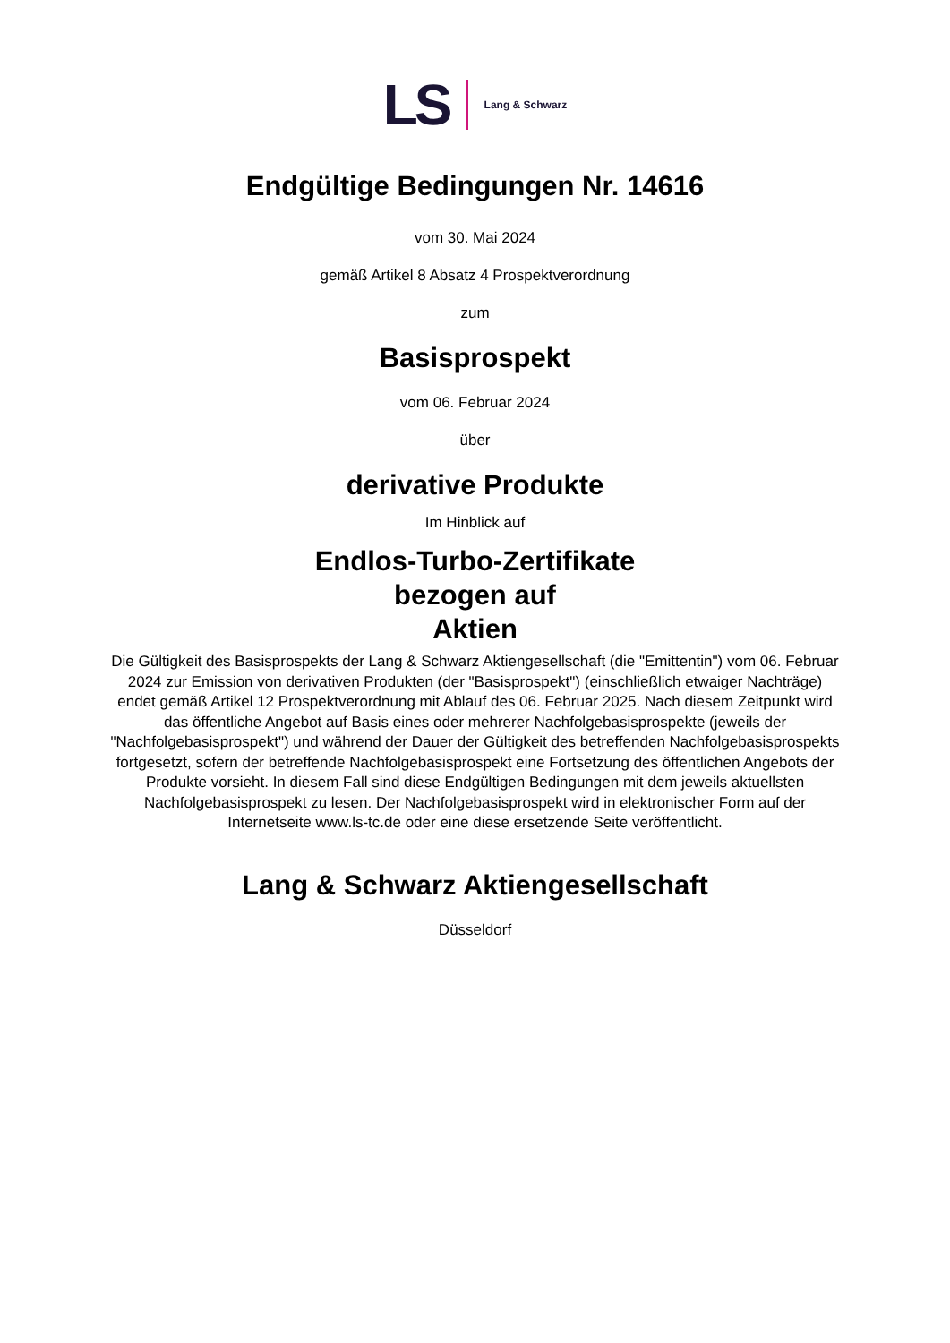LS Lang & Schwarz
Endgültige Bedingungen Nr. 14616
vom 30. Mai 2024
gemäß Artikel 8 Absatz 4 Prospektverordnung
zum
Basisprospekt
vom 06. Februar 2024
über
derivative Produkte
Im Hinblick auf
Endlos-Turbo-Zertifikate
bezogen auf
Aktien
Die Gültigkeit des Basisprospekts der Lang & Schwarz Aktiengesellschaft (die "Emittentin") vom 06. Februar 2024 zur Emission von derivativen Produkten (der "Basisprospekt") (einschließlich etwaiger Nachträge) endet gemäß Artikel 12 Prospektverordnung mit Ablauf des 06. Februar 2025. Nach diesem Zeitpunkt wird das öffentliche Angebot auf Basis eines oder mehrerer Nachfolgebasisprospekte (jeweils der "Nachfolgebasisprospekt") und während der Dauer der Gültigkeit des betreffenden Nachfolgebasisprospekts fortgesetzt, sofern der betreffende Nachfolgebasisprospekt eine Fortsetzung des öffentlichen Angebots der Produkte vorsieht. In diesem Fall sind diese Endgültigen Bedingungen mit dem jeweils aktuellsten Nachfolgebasisprospekt zu lesen. Der Nachfolgebasisprospekt wird in elektronischer Form auf der Internetseite www.ls-tc.de oder eine diese ersetzende Seite veröffentlicht.
Lang & Schwarz Aktiengesellschaft
Düsseldorf